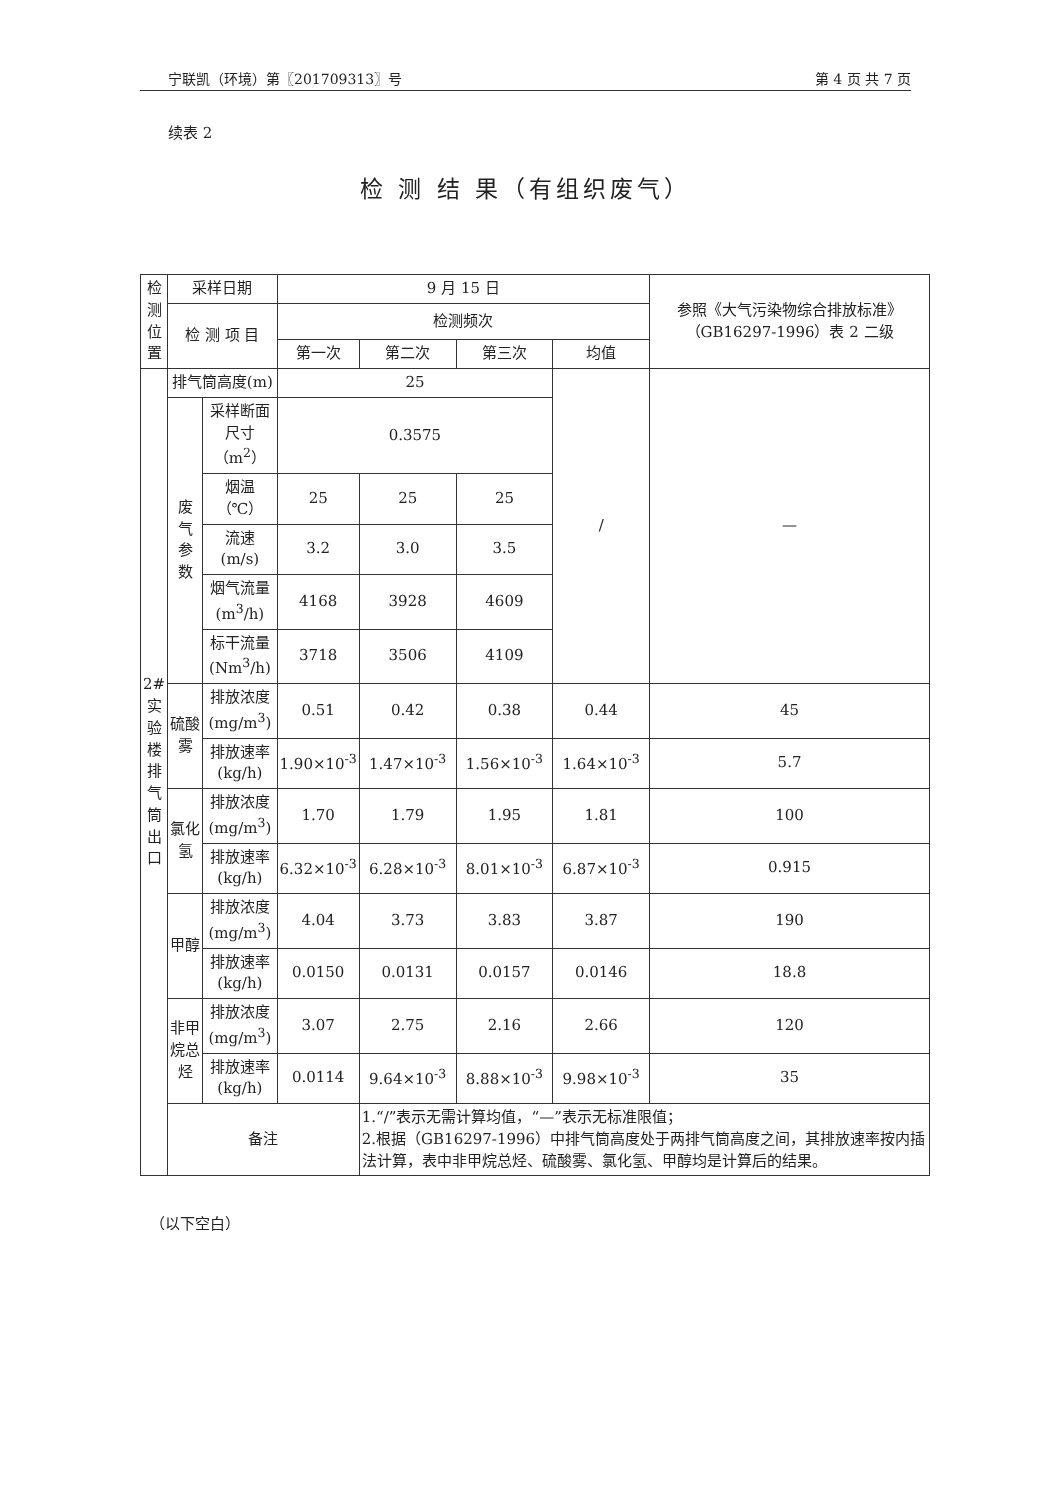宁联凯（环境）第〖201709313〗号 第 4 页 共 7 页
续表 2
检 测 结 果（有组织废气）
| 检 测 位 置 | 采样日期 | | 9 月 15 日 | | | | 参照《大气污染物综合排放标准》（GB16297-1996）表 2 二级 |
| --- | --- | --- | --- | --- | --- | --- | --- |
| | 检 测 项 目 | | 检测频次 | | | | |
| | | | 第一次 | 第二次 | 第三次 | 均值 | |
| 2# 实 验 楼 排 气 筒 出 口 | 排气筒高度(m) | | 25 | | | / | — |
| | 废 气 参 数 | 采样断面 尺寸（m<sup>2</sup>） | 0.3575 | | | | |
| | | 烟温（℃） | 25 | 25 | 25 | | |
| | | 流速 (m/s) | 3.2 | 3.0 | 3.5 | | |
| | | 烟气流量 (m<sup>3</sup>/h) | 4168 | 3928 | 4609 | | |
| | | 标干流量 (Nm<sup>3</sup>/h) | 3718 | 3506 | 4109 | | |
| | 硫酸雾 | 排放浓度 (mg/m<sup>3</sup>) | 0.51 | 0.42 | 0.38 | 0.44 | 45 |
| | | 排放速率 (kg/h) | 1.90×10<sup>-3</sup> | 1.47×10<sup>-3</sup> | 1.56×10<sup>-3</sup> | 1.64×10<sup>-3</sup> | 5.7 |
| | 氯化氢 | 排放浓度 (mg/m<sup>3</sup>) | 1.70 | 1.79 | 1.95 | 1.81 | 100 |
| | | 排放速率 (kg/h) | 6.32×10<sup>-3</sup> | 6.28×10<sup>-3</sup> | 8.01×10<sup>-3</sup> | 6.87×10<sup>-3</sup> | 0.915 |
| | 甲醇 | 排放浓度 (mg/m<sup>3</sup>) | 4.04 | 3.73 | 3.83 | 3.87 | 190 |
| | | 排放速率 (kg/h) | 0.0150 | 0.0131 | 0.0157 | 0.0146 | 18.8 |
| | 非甲烷总 烃 | 排放浓度 (mg/m<sup>3</sup>) | 3.07 | 2.75 | 2.16 | 2.66 | 120 |
| | | 排放速率 (kg/h) | 0.0114 | 9.64×10<sup>-3</sup> | 8.88×10<sup>-3</sup> | 9.98×10<sup>-3</sup> | 35 |
| | 备注 | | | 1.“/”表示无需计算均值，“—”表示无标准限值； 2.根据（GB16297-1996）中排气筒高度处于两排气筒高度之间，其排放速率按内插法计算，表中非甲烷总烃、硫酸雾、氯化氢、甲醇均是计算后的结果。 | | | |
（以下空白）